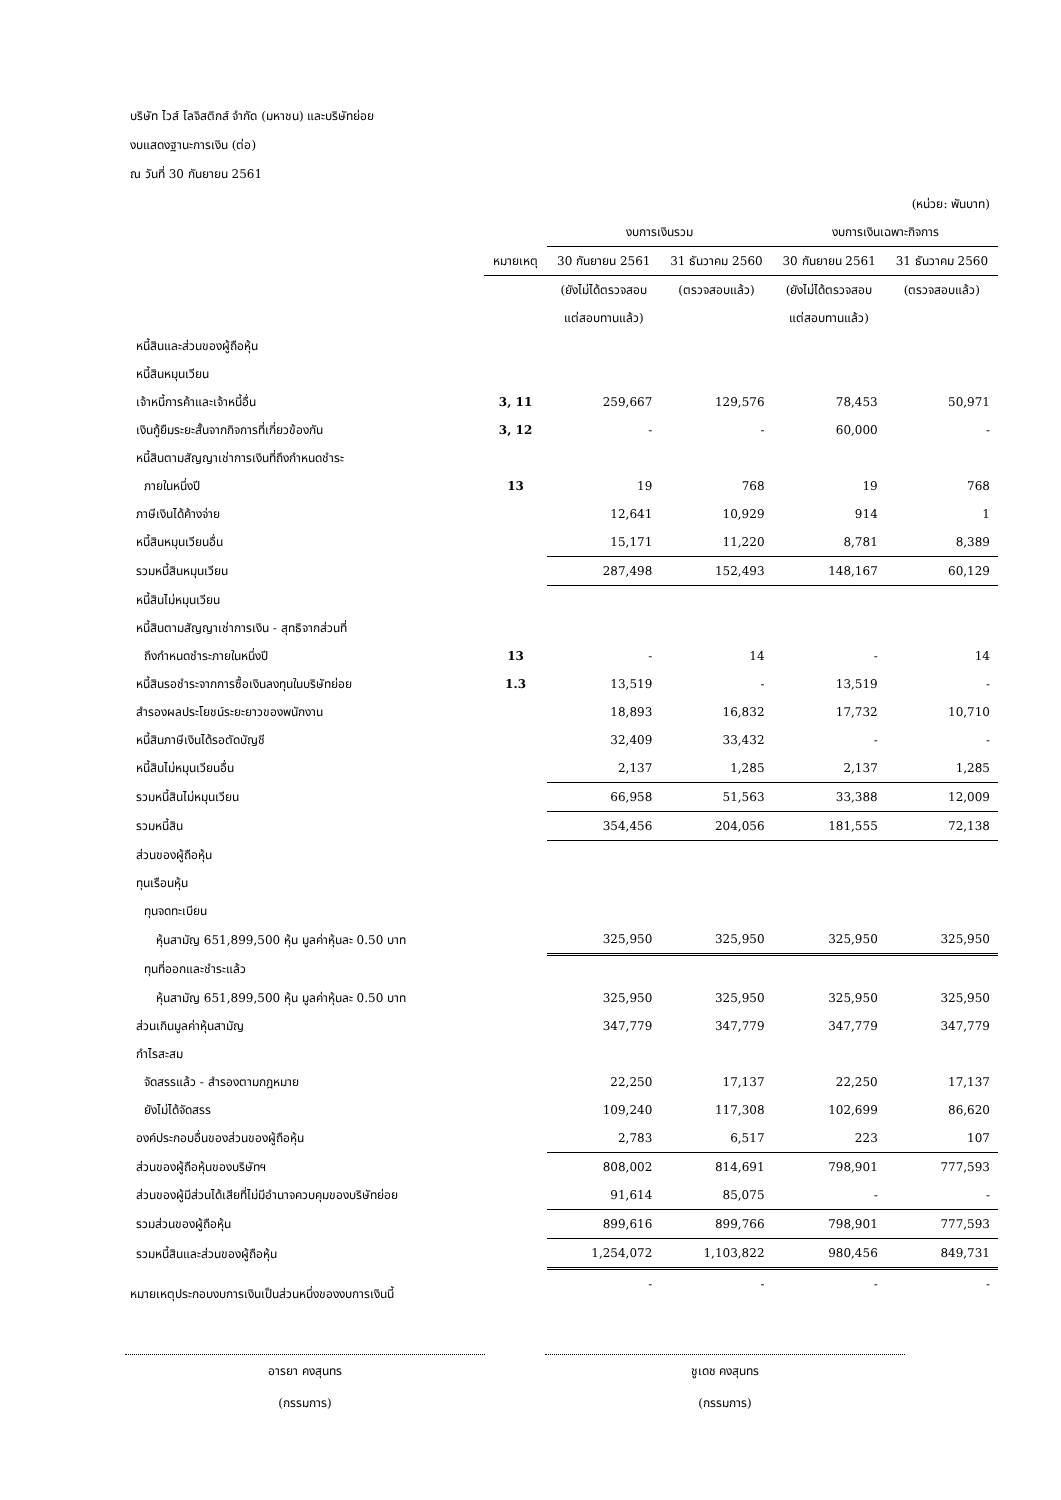บริษัท ไวส์ โลจิสติกส์ จำกัด (มหาชน) และบริษัทย่อย
งบแสดงฐานะการเงิน (ต่อ)
ณ วันที่ 30 กันยายน 2561
| (หน่วย: พันบาท) | | | | | |
| | | งบการเงินรวม | | งบการเงินเฉพาะกิจการ | |
| | หมายเหตุ | 30 กันยายน 2561 | 31 ธันวาคม 2560 | 30 กันยายน 2561 | 31 ธันวาคม 2560 |
| | | (ยังไม่ได้ตรวจสอบ | (ตรวจสอบแล้ว) | (ยังไม่ได้ตรวจสอบ | (ตรวจสอบแล้ว) |
| | | แต่สอบทานแล้ว) | | แต่สอบทานแล้ว) | |
| หนี้สินและส่วนของผู้ถือหุ้น | | | | | |
| หนี้สินหมุนเวียน | | | | | |
| เจ้าหนี้การค้าและเจ้าหนี้อื่น | 3, 11 | 259,667 | 129,576 | 78,453 | 50,971 |
| เงินกู้ยืมระยะสั้นจากกิจการที่เกี่ยวข้องกัน | 3, 12 | - | - | 60,000 | - |
| หนี้สินตามสัญญาเช่าการเงินที่ถึงกำหนดชำระ | | | | | |
| ภายในหนึ่งปี | 13 | 19 | 768 | 19 | 768 |
| ภาษีเงินได้ค้างจ่าย | | 12,641 | 10,929 | 914 | 1 |
| หนี้สินหมุนเวียนอื่น | | 15,171 | 11,220 | 8,781 | 8,389 |
| รวมหนี้สินหมุนเวียน | | 287,498 | 152,493 | 148,167 | 60,129 |
| หนี้สินไม่หมุนเวียน | | | | | |
| หนี้สินตามสัญญาเช่าการเงิน - สุทธิจากส่วนที่ | | | | | |
| ถึงกำหนดชำระภายในหนึ่งปี | 13 | - | 14 | - | 14 |
| หนี้สินรอชำระจากการซื้อเงินลงทุนในบริษัทย่อย | 1.3 | 13,519 | - | 13,519 | - |
| สำรองผลประโยชน์ระยะยาวของพนักงาน | | 18,893 | 16,832 | 17,732 | 10,710 |
| หนี้สินภาษีเงินได้รอตัดบัญชี | | 32,409 | 33,432 | - | - |
| หนี้สินไม่หมุนเวียนอื่น | | 2,137 | 1,285 | 2,137 | 1,285 |
| รวมหนี้สินไม่หมุนเวียน | | 66,958 | 51,563 | 33,388 | 12,009 |
| รวมหนี้สิน | | 354,456 | 204,056 | 181,555 | 72,138 |
| ส่วนของผู้ถือหุ้น | | | | | |
| ทุนเรือนหุ้น | | | | | |
| ทุนจดทะเบียน | | | | | |
| หุ้นสามัญ 651,899,500 หุ้น มูลค่าหุ้นละ 0.50 บาท | | 325,950 | 325,950 | 325,950 | 325,950 |
| ทุนที่ออกและชำระแล้ว | | | | | |
| หุ้นสามัญ 651,899,500 หุ้น มูลค่าหุ้นละ 0.50 บาท | | 325,950 | 325,950 | 325,950 | 325,950 |
| ส่วนเกินมูลค่าหุ้นสามัญ | | 347,779 | 347,779 | 347,779 | 347,779 |
| กำไรสะสม | | | | | |
| จัดสรรแล้ว - สำรองตามกฎหมาย | | 22,250 | 17,137 | 22,250 | 17,137 |
| ยังไม่ได้จัดสรร | | 109,240 | 117,308 | 102,699 | 86,620 |
| องค์ประกอบอื่นของส่วนของผู้ถือหุ้น | | 2,783 | 6,517 | 223 | 107 |
| ส่วนของผู้ถือหุ้นของบริษัทฯ | | 808,002 | 814,691 | 798,901 | 777,593 |
| ส่วนของผู้มีส่วนได้เสียที่ไม่มีอำนาจควบคุมของบริษัทย่อย | | 91,614 | 85,075 | - | - |
| รวมส่วนของผู้ถือหุ้น | | 899,616 | 899,766 | 798,901 | 777,593 |
| รวมหนี้สินและส่วนของผู้ถือหุ้น | | 1,254,072 | 1,103,822 | 980,456 | 849,731 |
| | | - | - | - | - |
หมายเหตุประกอบงบการเงินเป็นส่วนหนึ่งของงบการเงินนี้
อารยา คงสุนทร
(กรรมการ)
ชูเดช คงสุนทร
(กรรมการ)